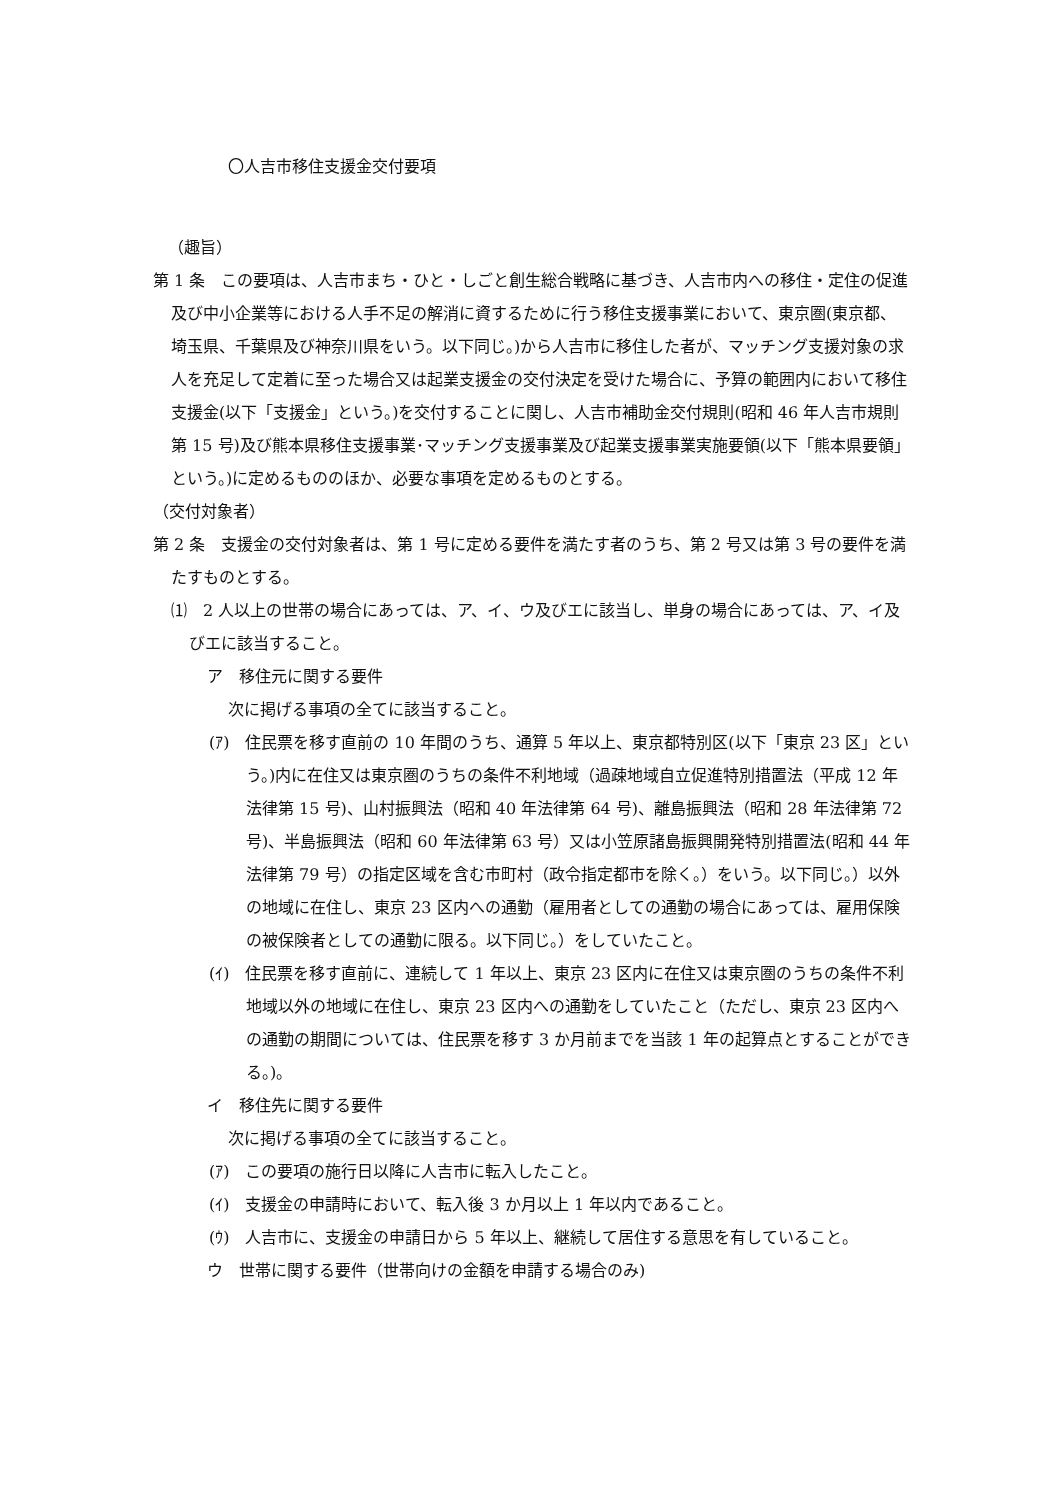〇人吉市移住支援金交付要項
（趣旨）
第 1 条　この要項は、人吉市まち・ひと・しごと創生総合戦略に基づき、人吉市内への移住・定住の促進及び中小企業等における人手不足の解消に資するために行う移住支援事業において、東京圏(東京都、埼玉県、千葉県及び神奈川県をいう。以下同じ。)から人吉市に移住した者が、マッチング支援対象の求人を充足して定着に至った場合又は起業支援金の交付決定を受けた場合に、予算の範囲内において移住支援金(以下「支援金」という。)を交付することに関し、人吉市補助金交付規則(昭和 46 年人吉市規則第 15 号)及び熊本県移住支援事業･マッチング支援事業及び起業支援事業実施要領(以下「熊本県要領」という。)に定めるもののほか、必要な事項を定めるものとする。
（交付対象者）
第 2 条　支援金の交付対象者は、第 1 号に定める要件を満たす者のうち、第 2 号又は第 3 号の要件を満たすものとする。
⑴　2 人以上の世帯の場合にあっては、ア、イ、ウ及びエに該当し、単身の場合にあっては、ア、イ及びエに該当すること。
ア　移住元に関する要件
次に掲げる事項の全てに該当すること。
(ｱ)　住民票を移す直前の 10 年間のうち、通算 5 年以上、東京都特別区(以下「東京 23 区」という。)内に在住又は東京圏のうちの条件不利地域（過疎地域自立促進特別措置法（平成 12 年法律第 15 号)、山村振興法（昭和 40 年法律第 64 号)、離島振興法（昭和 28 年法律第 72 号)、半島振興法（昭和 60 年法律第 63 号）又は小笠原諸島振興開発特別措置法(昭和 44 年法律第 79 号）の指定区域を含む市町村（政令指定都市を除く。）をいう。以下同じ。）以外の地域に在住し、東京 23 区内への通勤（雇用者としての通勤の場合にあっては、雇用保険の被保険者としての通勤に限る。以下同じ。）をしていたこと。
(ｲ)　住民票を移す直前に、連続して 1 年以上、東京 23 区内に在住又は東京圏のうちの条件不利地域以外の地域に在住し、東京 23 区内への通勤をしていたこと（ただし、東京 23 区内への通勤の期間については、住民票を移す 3 か月前までを当該 1 年の起算点とすることができる。)。
イ　移住先に関する要件
次に掲げる事項の全てに該当すること。
(ｱ)　この要項の施行日以降に人吉市に転入したこと。
(ｲ)　支援金の申請時において、転入後 3 か月以上 1 年以内であること。
(ｳ)　人吉市に、支援金の申請日から 5 年以上、継続して居住する意思を有していること。
ウ　世帯に関する要件（世帯向けの金額を申請する場合のみ)